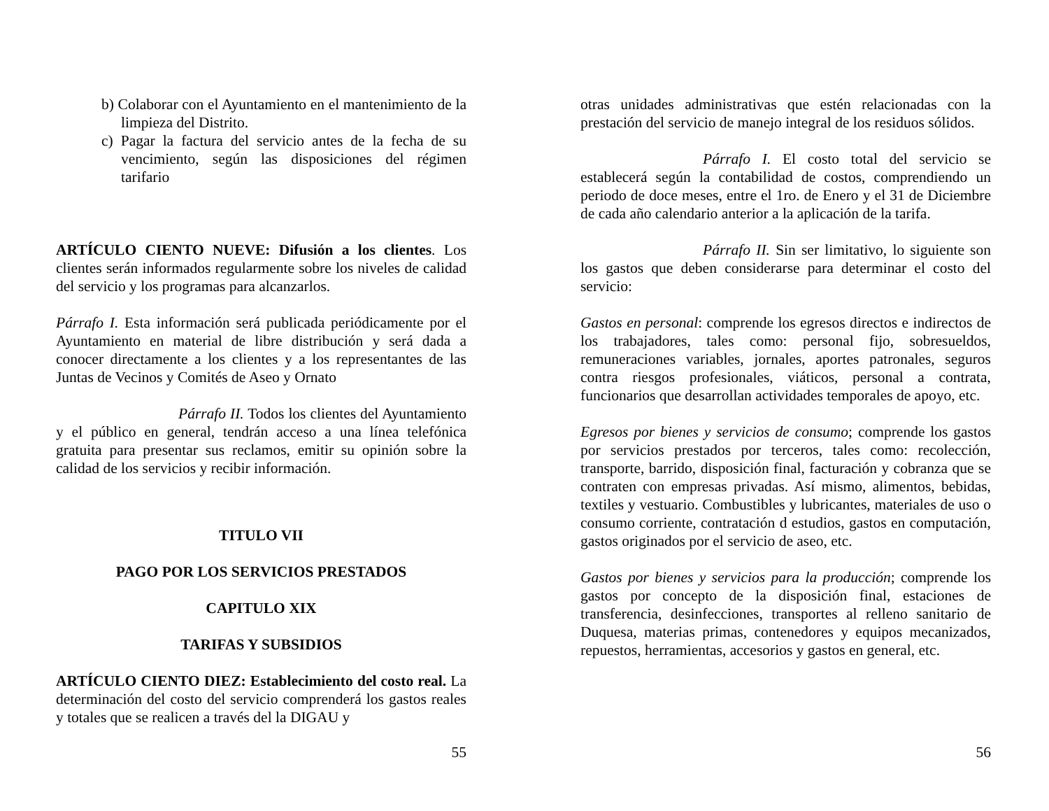b) Colaborar con el Ayuntamiento en el mantenimiento de la limpieza del Distrito.
c) Pagar la factura del servicio antes de la fecha de su vencimiento, según las disposiciones del régimen tarifario
ARTÍCULO CIENTO NUEVE: Difusión a los clientes. Los clientes serán informados regularmente sobre los niveles de calidad del servicio y los programas para alcanzarlos.
Párrafo I. Esta información será publicada periódicamente por el Ayuntamiento en material de libre distribución y será dada a conocer directamente a los clientes y a los representantes de las Juntas de Vecinos y Comités de Aseo y Ornato
Párrafo II. Todos los clientes del Ayuntamiento y el público en general, tendrán acceso a una línea telefónica gratuita para presentar sus reclamos, emitir su opinión sobre la calidad de los servicios y recibir información.
TITULO VII
PAGO POR LOS SERVICIOS PRESTADOS
CAPITULO XIX
TARIFAS Y SUBSIDIOS
ARTÍCULO CIENTO DIEZ: Establecimiento del costo real. La determinación del costo del servicio comprenderá los gastos reales y totales que se realicen a través del la DIGAU y
55
otras unidades administrativas que estén relacionadas con la prestación del servicio de manejo integral de los residuos sólidos.
Párrafo I. El costo total del servicio se establecerá según la contabilidad de costos, comprendiendo un periodo de doce meses, entre el 1ro. de Enero y el 31 de Diciembre de cada año calendario anterior a la aplicación de la tarifa.
Párrafo II. Sin ser limitativo, lo siguiente son los gastos que deben considerarse para determinar el costo del servicio:
Gastos en personal: comprende los egresos directos e indirectos de los trabajadores, tales como: personal fijo, sobresueldos, remuneraciones variables, jornales, aportes patronales, seguros contra riesgos profesionales, viáticos, personal a contrata, funcionarios que desarrollan actividades temporales de apoyo, etc.
Egresos por bienes y servicios de consumo; comprende los gastos por servicios prestados por terceros, tales como: recolección, transporte, barrido, disposición final, facturación y cobranza que se contraten con empresas privadas. Así mismo, alimentos, bebidas, textiles y vestuario. Combustibles y lubricantes, materiales de uso o consumo corriente, contratación d estudios, gastos en computación, gastos originados por el servicio de aseo, etc.
Gastos por bienes y servicios para la producción; comprende los gastos por concepto de la disposición final, estaciones de transferencia, desinfecciones, transportes al relleno sanitario de Duquesa, materias primas, contenedores y equipos mecanizados, repuestos, herramientas, accesorios y gastos en general, etc.
56